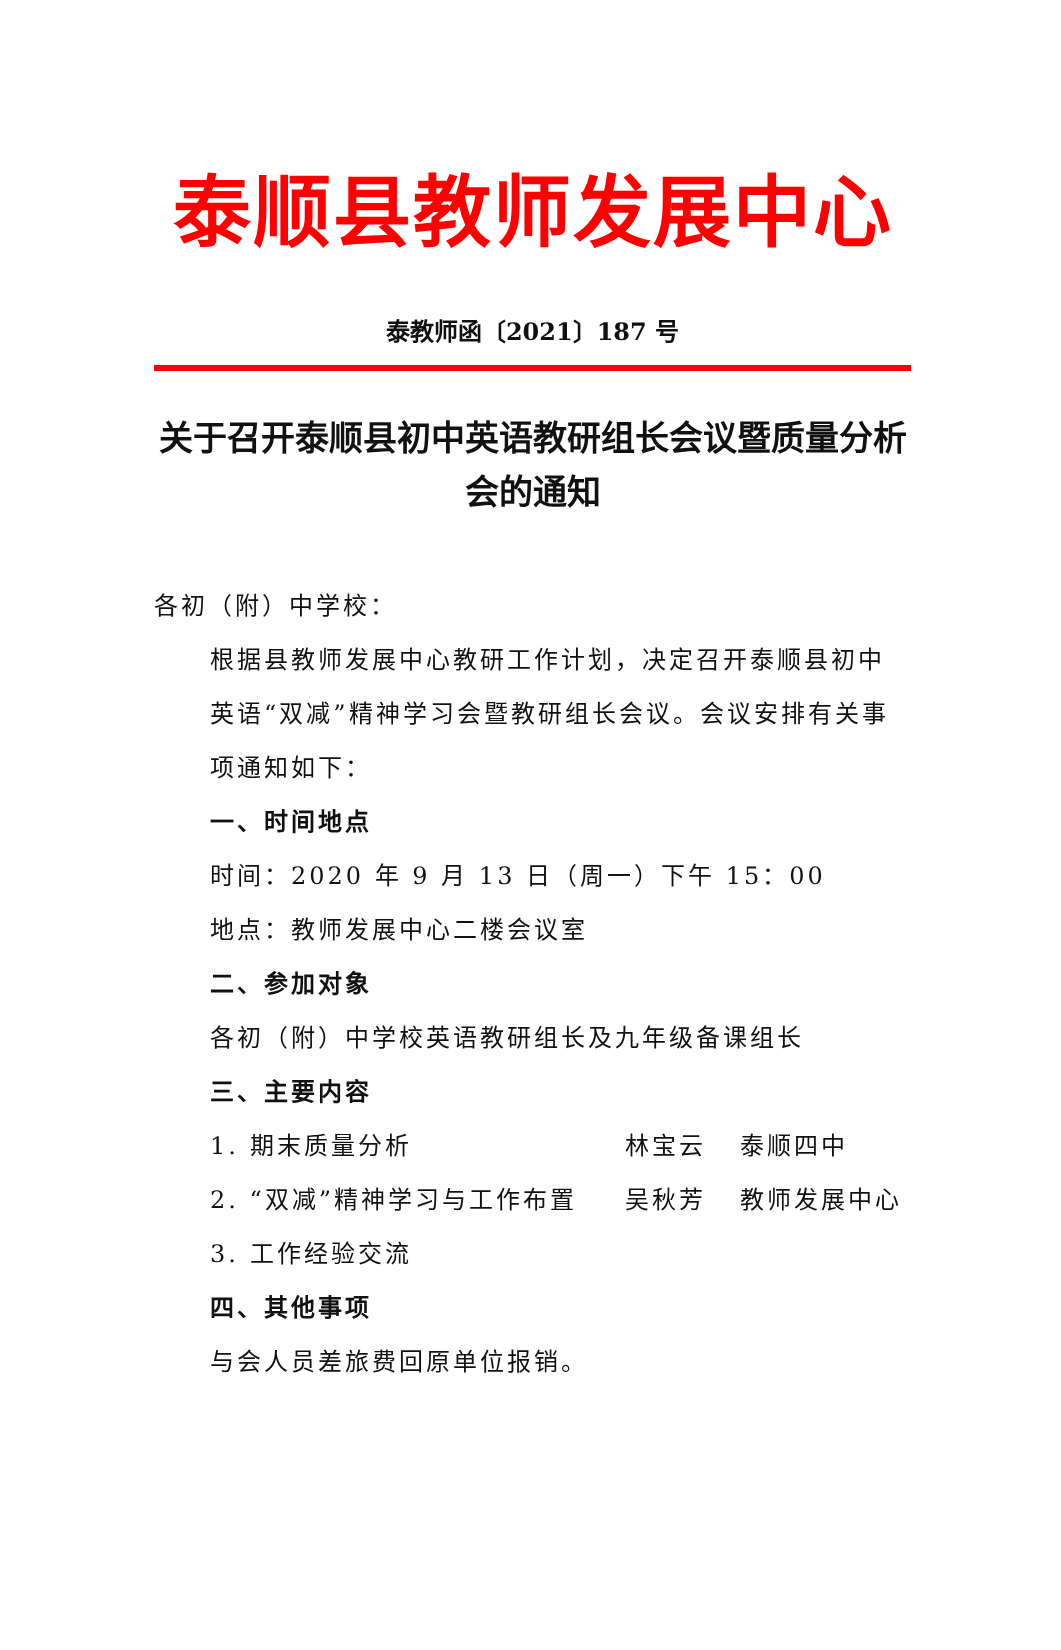泰顺县教师发展中心
泰教师函〔2021〕187 号
关于召开泰顺县初中英语教研组长会议暨质量分析会的通知
各初（附）中学校：
根据县教师发展中心教研工作计划，决定召开泰顺县初中英语“双减”精神学习会暨教研组长会议。会议安排有关事项通知如下：
一、时间地点
时间：2020 年 9 月 13 日（周一）下午 15：00
地点：教师发展中心二楼会议室
二、参加对象
各初（附）中学校英语教研组长及九年级备课组长
三、主要内容
1. 期末质量分析 林宝云 泰顺四中
2. “双减”精神学习与工作布置 吴秋芳 教师发展中心
3. 工作经验交流
四、其他事项
与会人员差旅费回原单位报销。